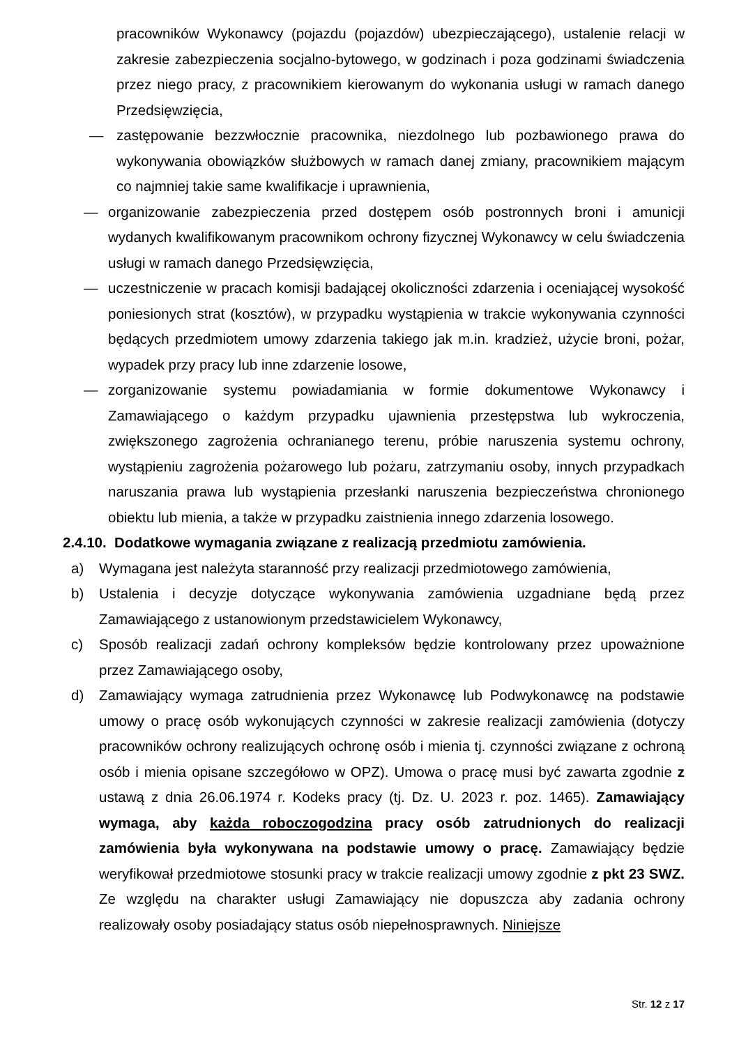pracowników Wykonawcy (pojazdu (pojazdów) ubezpieczającego), ustalenie relacji w zakresie zabezpieczenia socjalno-bytowego, w godzinach i poza godzinami świadczenia przez niego pracy, z pracownikiem kierowanym do wykonania usługi w ramach danego Przedsięwzięcia,
— zastępowanie bezzwłocznie pracownika, niezdolnego lub pozbawionego prawa do wykonywania obowiązków służbowych w ramach danej zmiany, pracownikiem mającym co najmniej takie same kwalifikacje i uprawnienia,
— organizowanie zabezpieczenia przed dostępem osób postronnych broni i amunicji wydanych kwalifikowanym pracownikom ochrony fizycznej Wykonawcy w celu świadczenia usługi w ramach danego Przedsięwzięcia,
— uczestniczenie w pracach komisji badającej okoliczności zdarzenia i oceniającej wysokość poniesionych strat (kosztów), w przypadku wystąpienia w trakcie wykonywania czynności będących przedmiotem umowy zdarzenia takiego jak m.in. kradzież, użycie broni, pożar, wypadek przy pracy lub inne zdarzenie losowe,
— zorganizowanie systemu powiadamiania w formie dokumentowe Wykonawcy i Zamawiającego o każdym przypadku ujawnienia przestępstwa lub wykroczenia, zwiększonego zagrożenia ochranianego terenu, próbie naruszenia systemu ochrony, wystąpieniu zagrożenia pożarowego lub pożaru, zatrzymaniu osoby, innych przypadkach naruszania prawa lub wystąpienia przesłanki naruszenia bezpieczeństwa chronionego obiektu lub mienia, a także w przypadku zaistnienia innego zdarzenia losowego.
2.4.10. Dodatkowe wymagania związane z realizacją przedmiotu zamówienia.
a) Wymagana jest należyta staranność przy realizacji przedmiotowego zamówienia,
b) Ustalenia i decyzje dotyczące wykonywania zamówienia uzgadniane będą przez Zamawiającego z ustanowionym przedstawicielem Wykonawcy,
c) Sposób realizacji zadań ochrony kompleksów będzie kontrolowany przez upoważnione przez Zamawiającego osoby,
d) Zamawiający wymaga zatrudnienia przez Wykonawcę lub Podwykonawcę na podstawie umowy o pracę osób wykonujących czynności w zakresie realizacji zamówienia (dotyczy pracowników ochrony realizujących ochronę osób i mienia tj. czynności związane z ochroną osób i mienia opisane szczegółowo w OPZ). Umowa o pracę musi być zawarta zgodnie z ustawą z dnia 26.06.1974 r. Kodeks pracy (tj. Dz. U. 2023 r. poz. 1465). Zamawiający wymaga, aby każda roboczogodzina pracy osób zatrudnionych do realizacji zamówienia była wykonywana na podstawie umowy o pracę. Zamawiający będzie weryfikował przedmiotowe stosunki pracy w trakcie realizacji umowy zgodnie z pkt 23 SWZ. Ze względu na charakter usługi Zamawiający nie dopuszcza aby zadania ochrony realizowały osoby posiadający status osób niepełnosprawnych. Niniejsze
Str. 12 z 17